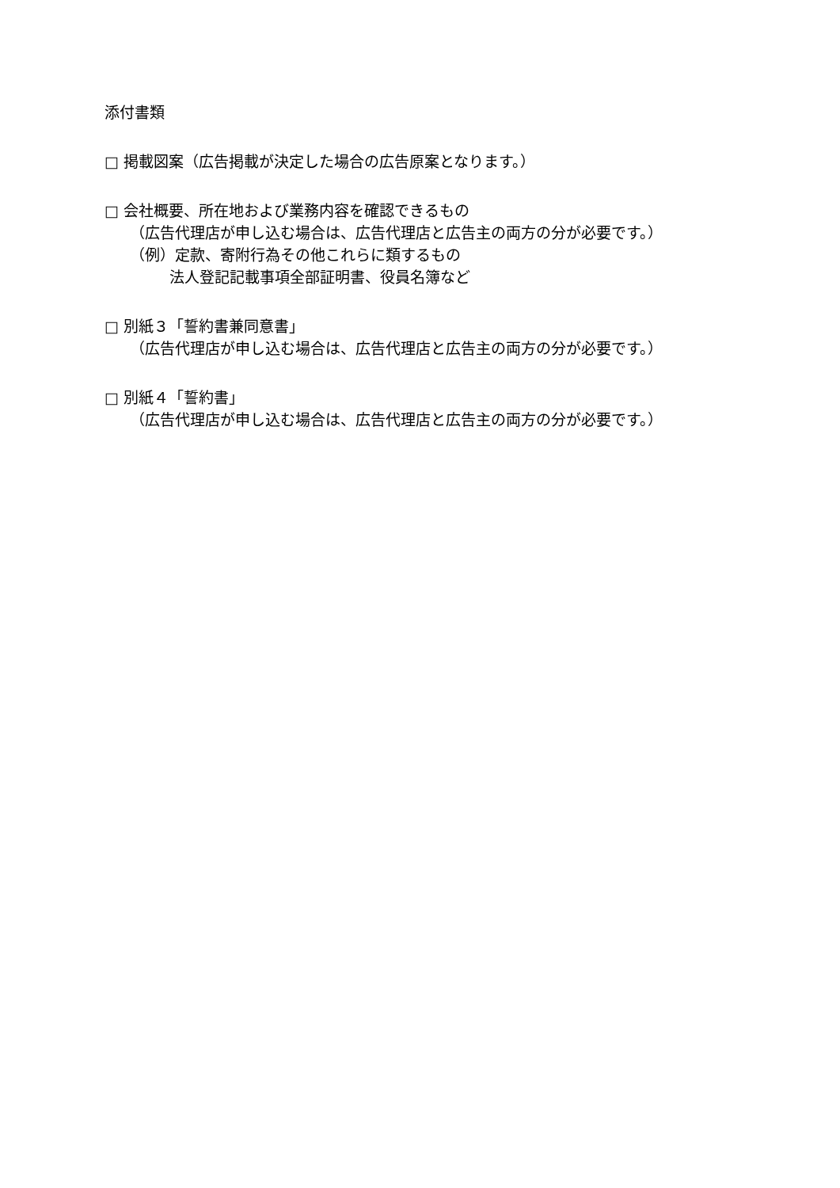添付書類
□ 掲載図案（広告掲載が決定した場合の広告原案となります。）
□ 会社概要、所在地および業務内容を確認できるもの
（広告代理店が申し込む場合は、広告代理店と広告主の両方の分が必要です。）
（例）定款、寄附行為その他これらに類するもの
法人登記記載事項全部証明書、役員名簿など
□ 別紙３「誓約書兼同意書」
（広告代理店が申し込む場合は、広告代理店と広告主の両方の分が必要です。）
□ 別紙４「誓約書」
（広告代理店が申し込む場合は、広告代理店と広告主の両方の分が必要です。）